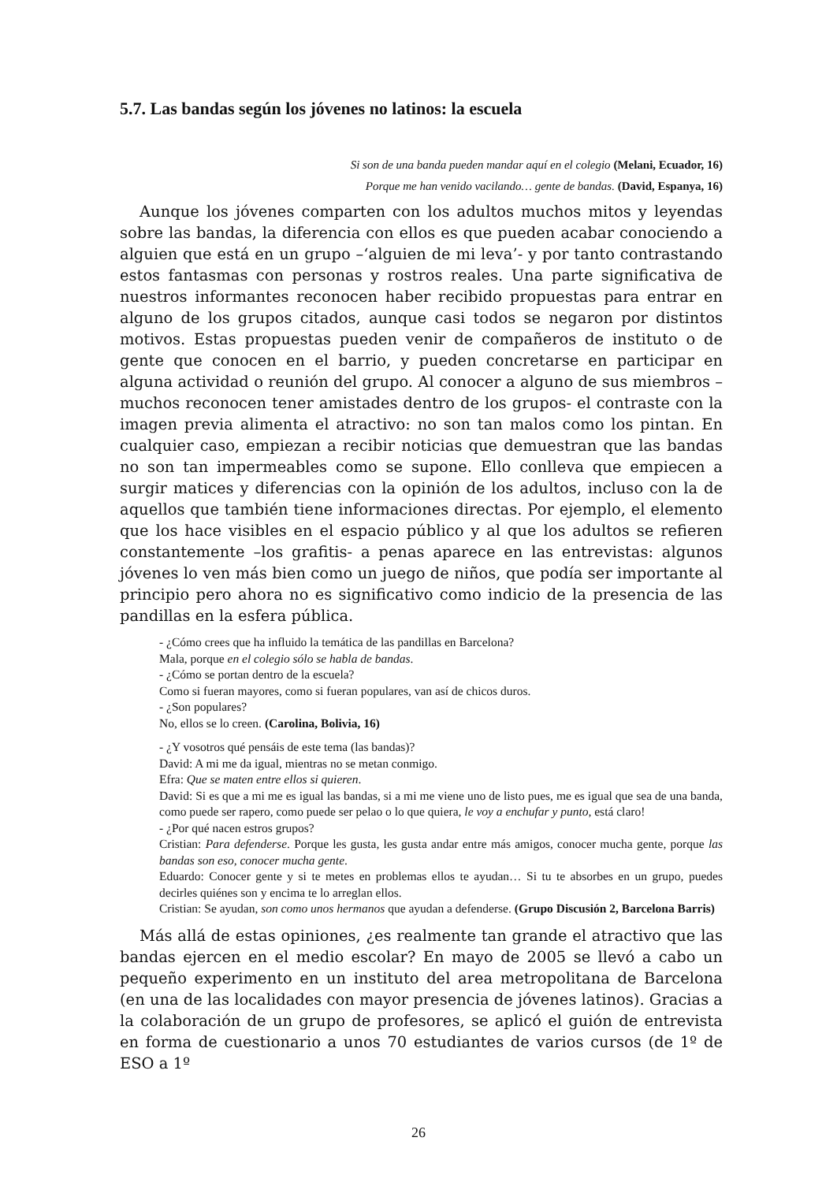5.7. Las bandas según los jóvenes no latinos: la escuela
Si son de una banda pueden mandar aquí en el colegio (Melani, Ecuador, 16)
Porque me han venido vacilando… gente de bandas. (David, Espanya, 16)
Aunque los jóvenes comparten con los adultos muchos mitos y leyendas sobre las bandas, la diferencia con ellos es que pueden acabar conociendo a alguien que está en un grupo –‘alguien de mi leva’- y por tanto contrastando estos fantasmas con personas y rostros reales. Una parte significativa de nuestros informantes reconocen haber recibido propuestas para entrar en alguno de los grupos citados, aunque casi todos se negaron por distintos motivos. Estas propuestas pueden venir de compañeros de instituto o de gente que conocen en el barrio, y pueden concretarse en participar en alguna actividad o reunión del grupo. Al conocer a alguno de sus miembros –muchos reconocen tener amistades dentro de los grupos- el contraste con la imagen previa alimenta el atractivo: no son tan malos como los pintan. En cualquier caso, empiezan a recibir noticias que demuestran que las bandas no son tan impermeables como se supone. Ello conlleva que empiecen a surgir matices y diferencias con la opinión de los adultos, incluso con la de aquellos que también tiene informaciones directas. Por ejemplo, el elemento que los hace visibles en el espacio público y al que los adultos se refieren constantemente –los grafitis- a penas aparece en las entrevistas: algunos jóvenes lo ven más bien como un juego de niños, que podía ser importante al principio pero ahora no es significativo como indicio de la presencia de las pandillas en la esfera pública.
- ¿Cómo crees que ha influido la temática de las pandillas en Barcelona?
Mala, porque en el colegio sólo se habla de bandas.
- ¿Cómo se portan dentro de la escuela?
Como si fueran mayores, como si fueran populares, van así de chicos duros.
- ¿Son populares?
No, ellos se lo creen. (Carolina, Bolivia, 16)
- ¿Y vosotros qué pensáis de este tema (las bandas)?
David: A mi me da igual, mientras no se metan conmigo.
Efra: Que se maten entre ellos si quieren.
David: Si es que a mi me es igual las bandas, si a mi me viene uno de listo pues, me es igual que sea de una banda, como puede ser rapero, como puede ser pelao o lo que quiera, le voy a enchufar y punto, está claro!
- ¿Por qué nacen estros grupos?
Cristian: Para defenderse. Porque les gusta, les gusta andar entre más amigos, conocer mucha gente, porque las bandas son eso, conocer mucha gente.
Eduardo: Conocer gente y si te metes en problemas ellos te ayudan… Si tu te absorbes en un grupo, puedes decirles quiénes son y encima te lo arreglan ellos.
Cristian: Se ayudan, son como unos hermanos que ayudan a defenderse. (Grupo Discusión 2, Barcelona Barris)
Más allá de estas opiniones, ¿es realmente tan grande el atractivo que las bandas ejercen en el medio escolar? En mayo de 2005 se llevó a cabo un pequeño experimento en un instituto del area metropolitana de Barcelona (en una de las localidades con mayor presencia de jóvenes latinos). Gracias a la colaboración de un grupo de profesores, se aplicó el guión de entrevista en forma de cuestionario a unos 70 estudiantes de varios cursos (de 1º de ESO a 1º
26